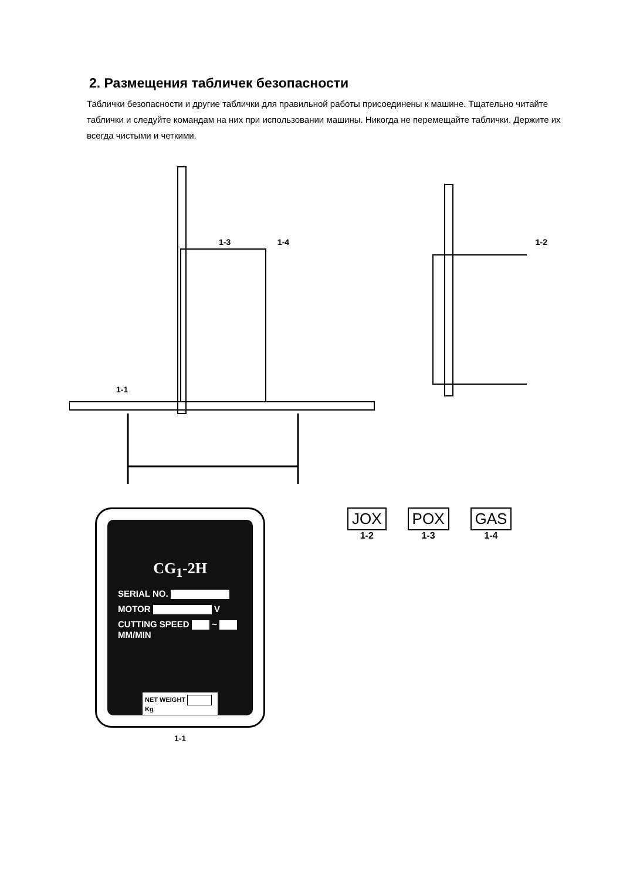2. Размещения табличек безопасности
Таблички безопасности и другие таблички для правильной работы присоединены к машине. Тщательно читайте таблички и следуйте командам на них при использовании машины. Никогда не перемещайте таблички. Держите их всегда чистыми и четкими.
1-3 1-4 1-2
1-1
CG<sub>1</sub>-2H
SERIAL NO.
MOTOR V
CUTTING SPEED ~ MM/MIN
NET WEIGHT Kg
1-1
JOX
1-2
POX
1-3
GAS
1-4